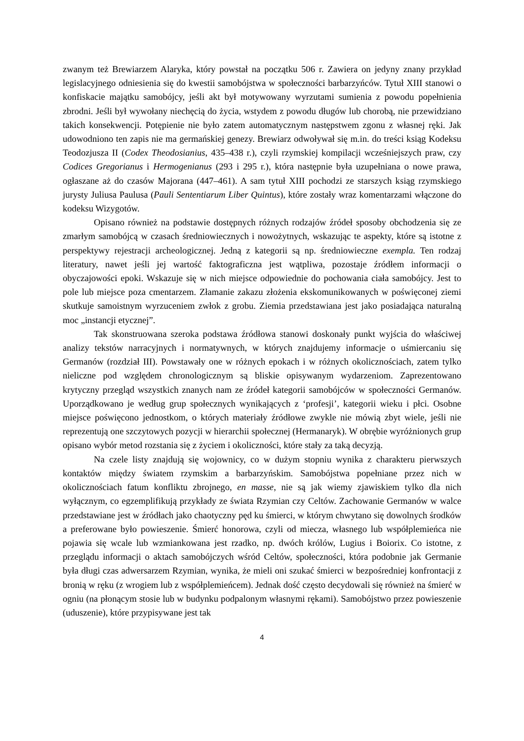zwanym też Brewiarzem Alaryka, który powstał na początku 506 r. Zawiera on jedyny znany przykład legislacyjnego odniesienia się do kwestii samobójstwa w społeczności barbarzyńców. Tytuł XIII stanowi o konfiskacie majątku samobójcy, jeśli akt był motywowany wyrzutami sumienia z powodu popełnienia zbrodni. Jeśli był wywołany niechęcią do życia, wstydem z powodu długów lub chorobą, nie przewidziano takich konsekwencji. Potępienie nie było zatem automatycznym następstwem zgonu z własnej ręki. Jak udowodniono ten zapis nie ma germańskiej genezy. Brewiarz odwoływał się m.in. do treści ksiąg Kodeksu Teodozjusza II (Codex Theodosianius, 435–438 r.), czyli rzymskiej kompilacji wcześniejszych praw, czy Codices Gregorianus i Hermogenianus (293 i 295 r.), która następnie była uzupełniana o nowe prawa, ogłaszane aż do czasów Majorana (447–461). A sam tytuł XIII pochodzi ze starszych ksiąg rzymskiego jurysty Juliusa Paulusa (Pauli Sententiarum Liber Quintus), które zostały wraz komentarzami włączone do kodeksu Wizygotów.
Opisano również na podstawie dostępnych różnych rodzajów źródeł sposoby obchodzenia się ze zmarłym samobójcą w czasach średniowiecznych i nowożytnych, wskazując te aspekty, które są istotne z perspektywy rejestracji archeologicznej. Jedną z kategorii są np. średniowieczne exempla. Ten rodzaj literatury, nawet jeśli jej wartość faktograficzna jest wątpliwa, pozostaje źródłem informacji o obyczajowości epoki. Wskazuje się w nich miejsce odpowiednie do pochowania ciała samobójcy. Jest to pole lub miejsce poza cmentarzem. Złamanie zakazu złożenia ekskomunikowanych w poświęconej ziemi skutkuje samoistnym wyrzuceniem zwłok z grobu. Ziemia przedstawiana jest jako posiadająca naturalną moc „instancji etycznej”.
Tak skonstruowana szeroka podstawa źródłowa stanowi doskonały punkt wyjścia do właściwej analizy tekstów narracyjnych i normatywnych, w których znajdujemy informacje o uśmiercaniu się Germanów (rozdział III). Powstawały one w różnych epokach i w różnych okolicznościach, zatem tylko nieliczne pod względem chronologicznym są bliskie opisywanym wydarzeniom. Zaprezentowano krytyczny przegląd wszystkich znanych nam ze źródeł kategorii samobójców w społeczności Germanów. Uporządkowano je według grup społecznych wynikających z ‘profesji’, kategorii wieku i płci. Osobne miejsce poświęcono jednostkom, o których materiały źródłowe zwykle nie mówią zbyt wiele, jeśli nie reprezentują one szczytowych pozycji w hierarchii społecznej (Hermanaryk). W obrębie wyróżnionych grup opisano wybór metod rozstania się z życiem i okoliczności, które stały za taką decyzją.
Na czele listy znajdują się wojownicy, co w dużym stopniu wynika z charakteru pierwszych kontaktów między światem rzymskim a barbarzyńskim. Samobójstwa popełniane przez nich w okolicznościach fatum konfliktu zbrojnego, en masse, nie są jak wiemy zjawiskiem tylko dla nich wyłącznym, co egzemplifikują przykłady ze świata Rzymian czy Celtów. Zachowanie Germanów w walce przedstawiane jest w źródłach jako chaotyczny pęd ku śmierci, w którym chwytano się dowolnych środków a preferowane było powieszenie. Śmierć honorowa, czyli od miecza, własnego lub współplemieńca nie pojawia się wcale lub wzmiankowana jest rzadko, np. dwóch królów, Lugius i Boiorix. Co istotne, z przeglądu informacji o aktach samobójczych wśród Celtów, społeczności, która podobnie jak Germanie była długi czas adwersarzem Rzymian, wynika, że mieli oni szukać śmierci w bezpośredniej konfrontacji z bronią w ręku (z wrogiem lub z współplemieńcem). Jednak dość często decydowali się również na śmierć w ogniu (na płonącym stosie lub w budynku podpalonym własnymi rękami). Samobójstwo przez powieszenie (uduszenie), które przypisywane jest tak
4